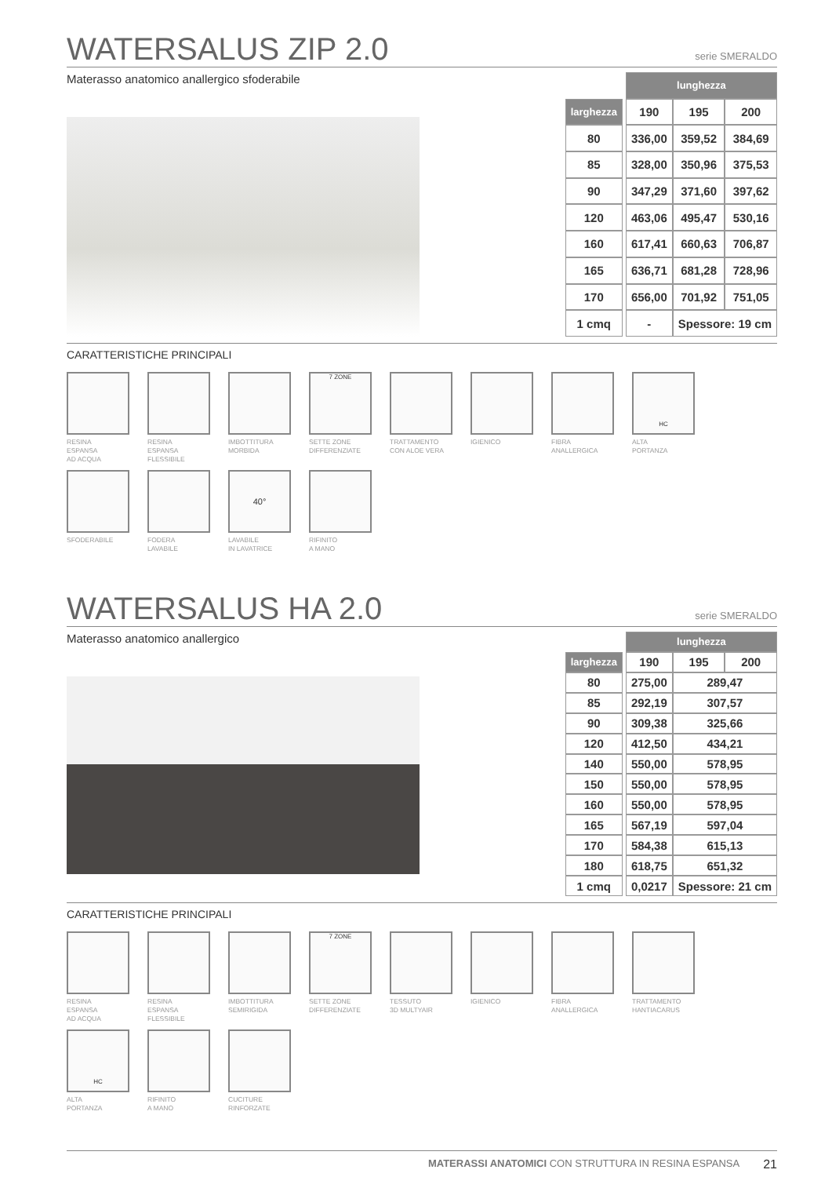WATERSALUS ZIP 2.0
serie SMERALDO
Materasso anatomico anallergico sfoderabile
| | | lunghezza | | |
| larghezza | | 190 | 195 | 200 |
| 80 | | 336,00 | 359,52 | 384,69 |
| 85 | | 328,00 | 350,96 | 375,53 |
| 90 | | 347,29 | 371,60 | 397,62 |
| 120 | | 463,06 | 495,47 | 530,16 |
| 160 | | 617,41 | 660,63 | 706,87 |
| 165 | | 636,71 | 681,28 | 728,96 |
| 170 | | 656,00 | 701,92 | 751,05 |
| 1 cmq | | - | Spessore: 19 cm | |
CARATTERISTICHE PRINCIPALI
RESINA
ESPANSA
AD ACQUA
RESINA
ESPANSA
FLESSIBILE
IMBOTTITURA
MORBIDA
7 ZONE
SETTE ZONE
DIFFERENZIATE
TRATTAMENTO
CON ALOE VERA
IGIENICO
FIBRA
ANALLERGICA
HC
ALTA
PORTANZA
SFODERABILE
FODERA
LAVABILE
40°
LAVABILE
IN LAVATRICE
RIFINITO
A MANO
WATERSALUS HA 2.0
serie SMERALDO
Materasso anatomico anallergico
| | | lunghezza | | |
| larghezza | | 190 | 195 | 200 |
| 80 | | 275,00 | 289,47 | |
| 85 | | 292,19 | 307,57 | |
| 90 | | 309,38 | 325,66 | |
| 120 | | 412,50 | 434,21 | |
| 140 | | 550,00 | 578,95 | |
| 150 | | 550,00 | 578,95 | |
| 160 | | 550,00 | 578,95 | |
| 165 | | 567,19 | 597,04 | |
| 170 | | 584,38 | 615,13 | |
| 180 | | 618,75 | 651,32 | |
| 1 cmq | | 0,0217 | Spessore: 21 cm | |
CARATTERISTICHE PRINCIPALI
RESINA
ESPANSA
AD ACQUA
RESINA
ESPANSA
FLESSIBILE
IMBOTTITURA
SEMIRIGIDA
7 ZONE
SETTE ZONE
DIFFERENZIATE
TESSUTO
3D MULTYAIR
IGIENICO
FIBRA
ANALLERGICA
TRATTAMENTO
HANTIACARUS
HC
ALTA
PORTANZA
RIFINITO
A MANO
CUCITURE
RINFORZATE
MATERASSI ANATOMICI CON STRUTTURA IN RESINA ESPANSA 21